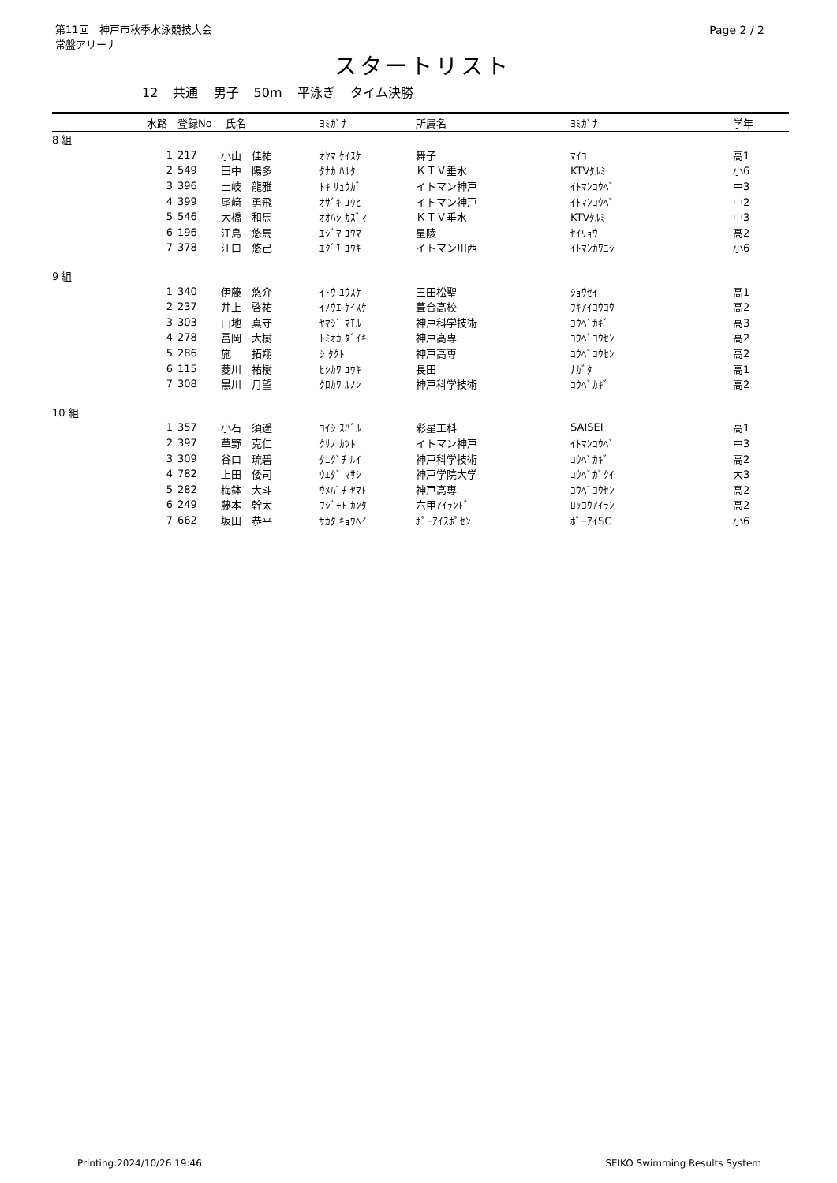第11回　神戸市秋季水泳競技大会
常盤アリーナ
Page 2 / 2
スタートリスト
12 共通 男子 50m 平泳ぎ タイム決勝
| | 水路 | 登録No | 氏名 | ﾖﾐｶﾞﾅ | 所属名 | ﾖﾐｶﾞﾅ | 学年 |
| --- | --- | --- | --- | --- | --- | --- | --- |
| 8 組 | | | | | | | |
| | 1 | 217 | 小山 佳祐 | ｵﾔﾏ ｹｲｽｹ | 舞子 | ﾏｲｺ | 高1 |
| | 2 | 549 | 田中 陽多 | ﾀﾅｶ ﾊﾙﾀ | ＫＴＶ垂水 | KTVﾀﾙﾐ | 小6 |
| | 3 | 396 | 土岐 龍雅 | ﾄｷ ﾘｭｳｶﾞ | イトマン神戸 | ｲﾄﾏﾝｺｳﾍﾞ | 中3 |
| | 4 | 399 | 尾﨑 勇飛 | ｵｻﾞｷ ﾕｳﾋ | イトマン神戸 | ｲﾄﾏﾝｺｳﾍﾞ | 中2 |
| | 5 | 546 | 大橋 和馬 | ｵｵﾊｼ ｶｽﾞﾏ | ＫＴＶ垂水 | KTVﾀﾙﾐ | 中3 |
| | 6 | 196 | 江島 悠馬 | ｴｼﾞﾏ ﾕｳﾏ | 星陵 | ｾｲﾘｮｳ | 高2 |
| | 7 | 378 | 江口 悠己 | ｴｸﾞﾁ ﾕｳｷ | イトマン川西 | ｲﾄﾏﾝｶﾜﾆｼ | 小6 |
| 9 組 | | | | | | | |
| | 1 | 340 | 伊藤 悠介 | ｲﾄｳ ﾕｳｽｹ | 三田松聖 | ｼｮｳｾｲ | 高1 |
| | 2 | 237 | 井上 啓祐 | ｲﾉｳｴ ｹｲｽｹ | 葺合高校 | ﾌｷｱｲｺｳｺｳ | 高2 |
| | 3 | 303 | 山地 真守 | ﾔﾏｼﾞ ﾏﾓﾙ | 神戸科学技術 | ｺｳﾍﾞｶｷﾞ | 高3 |
| | 4 | 278 | 冨岡 大樹 | ﾄﾐｵｶ ﾀﾞｲｷ | 神戸高専 | ｺｳﾍﾞｺｳｾﾝ | 高2 |
| | 5 | 286 | 施 拓翔 | ｼ ﾀｸﾄ | 神戸高専 | ｺｳﾍﾞｺｳｾﾝ | 高2 |
| | 6 | 115 | 菱川 祐樹 | ﾋｼｶﾜ ﾕｳｷ | 長田 | ﾅｶﾞﾀ | 高1 |
| | 7 | 308 | 黒川 月望 | ｸﾛｶﾜ ﾙﾉﾝ | 神戸科学技術 | ｺｳﾍﾞｶｷﾞ | 高2 |
| 10 組 | | | | | | | |
| | 1 | 357 | 小石 須遥 | ｺｲｼ ｽﾊﾞﾙ | 彩星工科 | SAISEI | 高1 |
| | 2 | 397 | 草野 克仁 | ｸｻﾉ ｶﾂﾄ | イトマン神戸 | ｲﾄﾏﾝｺｳﾍﾞ | 中3 |
| | 3 | 309 | 谷口 琉碧 | ﾀﾆｸﾞﾁ ﾙｲ | 神戸科学技術 | ｺｳﾍﾞｶｷﾞ | 高2 |
| | 4 | 782 | 上田 倭司 | ｳｴﾀﾞ ﾏｻｼ | 神戸学院大学 | ｺｳﾍﾞｶﾞｸｲ | 大3 |
| | 5 | 282 | 梅鉢 大斗 | ｳﾒﾊﾞﾁ ﾔﾏﾄ | 神戸高専 | ｺｳﾍﾞｺｳｾﾝ | 高2 |
| | 6 | 249 | 藤本 幹太 | ﾌｼﾞﾓﾄ ｶﾝﾀ | 六甲ｱｲﾗﾝﾄﾞ | ﾛｯｺｳｱｲﾗﾝ | 高2 |
| | 7 | 662 | 坂田 恭平 | ｻｶﾀ ｷｮｳﾍｲ | ﾎﾟｰｱｲｽﾎﾟｾﾝ | ﾎﾟｰｱｲSC | 小6 |
Printing:2024/10/26 19:46 SEIKO Swimming Results System